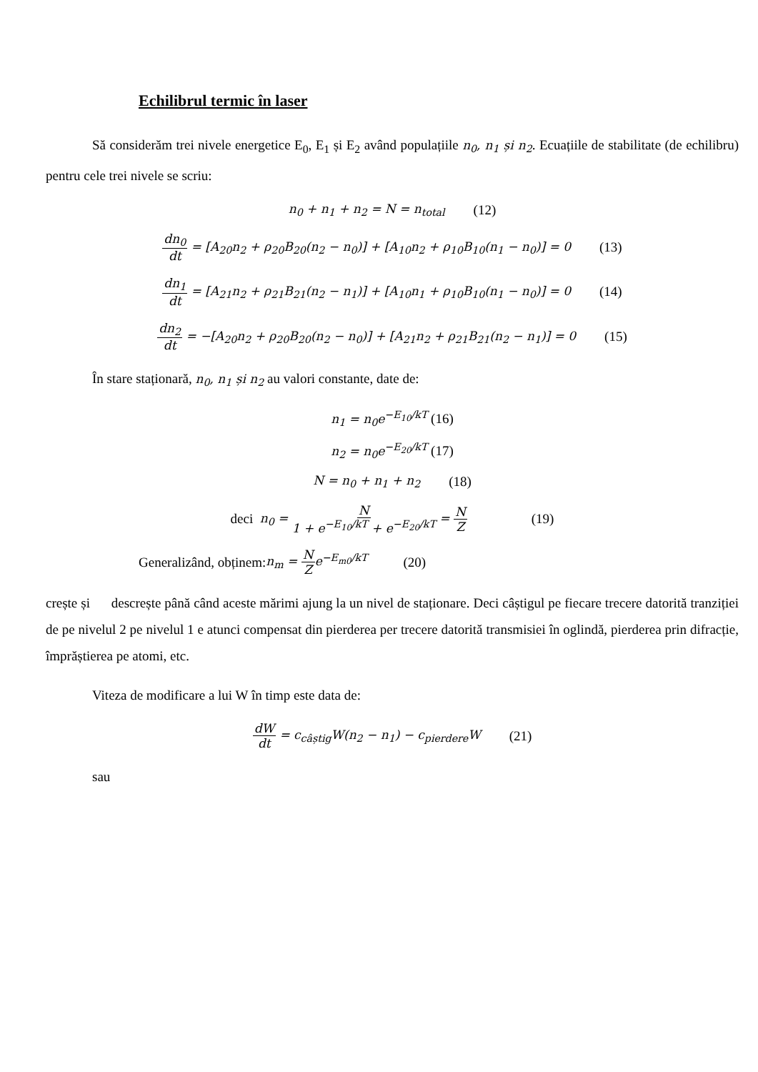Echilibrul termic în laser
Să considerăm trei nivele energetice E<sub>0</sub>, E<sub>1</sub> și E<sub>2</sub> având populațiile n<sub>0</sub>, n<sub>1</sub> și n<sub>2</sub>. Ecuațiile de stabilitate (de echilibru) pentru cele trei nivele se scriu:
n<sub>0</sub> + n<sub>1</sub> + n<sub>2</sub> = N = n<sub>total</sub> (12)
dn<sub>0</sub> dt = [A<sub>20</sub>n<sub>2</sub> + ρ<sub>20</sub>B<sub>20</sub>(n<sub>2</sub> − n<sub>0</sub>)] + [A<sub>10</sub>n<sub>2</sub> + ρ<sub>10</sub>B<sub>10</sub>(n<sub>1</sub> − n<sub>0</sub>)] = 0 (13)
dn<sub>1</sub> dt = [A<sub>21</sub>n<sub>2</sub> + ρ<sub>21</sub>B<sub>21</sub>(n<sub>2</sub> − n<sub>1</sub>)] + [A<sub>10</sub>n<sub>1</sub> + ρ<sub>10</sub>B<sub>10</sub>(n<sub>1</sub> − n<sub>0</sub>)] = 0 (14)
dn<sub>2</sub> dt = −[A<sub>20</sub>n<sub>2</sub> + ρ<sub>20</sub>B<sub>20</sub>(n<sub>2</sub> − n<sub>0</sub>)] + [A<sub>21</sub>n<sub>2</sub> + ρ<sub>21</sub>B<sub>21</sub>(n<sub>2</sub> − n<sub>1</sub>)] = 0 (15)
În stare staționară, n<sub>0</sub>, n<sub>1</sub> și n<sub>2</sub> au valori constante, date de:
n<sub>1</sub> = n<sub>0</sub>e<sup>−E<sub>10</sub>/kT</sup> (16)
n<sub>2</sub> = n<sub>0</sub>e<sup>−E<sub>20</sub>/kT</sup> (17)
N = n<sub>0</sub> + n<sub>1</sub> + n<sub>2</sub> (18)
deci n<sub>0</sub> = N 1 + e<sup>−E<sub>10</sub>/kT</sup> + e<sup>−E<sub>20</sub>/kT</sup> = N Z (19)
Generalizând, obținem: n<sub>m</sub> = N Ze<sup>−E<sub>m0</sub>/kT</sup> (20)
crește și descrește până când aceste mărimi ajung la un nivel de staționare. Deci câștigul pe fiecare trecere datorită tranziției de pe nivelul 2 pe nivelul 1 e atunci compensat din pierderea per trecere datorită transmisiei în oglindă, pierderea prin difracție, împrăștierea pe atomi, etc.
Viteza de modificare a lui W în timp este data de:
dW dt = c<sub>câștig</sub>W(n<sub>2</sub> − n<sub>1</sub>) − c<sub>pierdere</sub>W (21)
sau